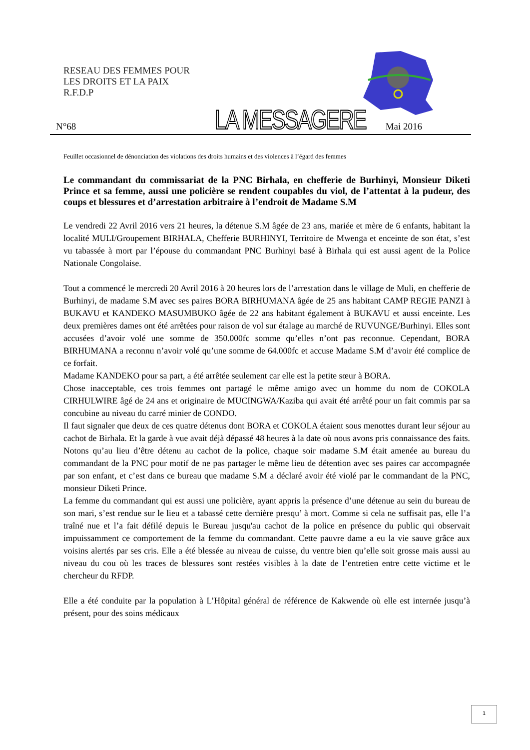RESEAU DES FEMMES POUR
LES DROITS ET LA PAIX
R.F.D.P
N°68 LA MESSAGERE Mai 2016
Feuillet occasionnel de dénonciation des violations des droits humains et des violences à l’égard des femmes
Le commandant du commissariat de la PNC Birhala, en chefferie de Burhinyi, Monsieur Diketi Prince et sa femme, aussi une policière se rendent coupables du viol, de l’attentat à la pudeur, des coups et blessures et d’arrestation arbitraire à l’endroit de Madame S.M
Le vendredi 22 Avril 2016 vers 21 heures, la détenue S.M âgée de 23 ans, mariée et mère de 6 enfants, habitant la localité MULI/Groupement BIRHALA, Chefferie BURHINYI, Territoire de Mwenga et enceinte de son état, s’est vu tabassée à mort par l’épouse du commandant PNC Burhinyi basé à Birhala qui est aussi agent de la Police Nationale Congolaise.
Tout a commencé le mercredi 20 Avril 2016 à 20 heures lors de l’arrestation dans le village de Muli, en chefferie de Burhinyi, de madame S.M avec ses paires BORA BIRHUMANA âgée de 25 ans habitant CAMP REGIE PANZI à BUKAVU et KANDEKO MASUMBUKO âgée de 22 ans habitant également à BUKAVU et aussi enceinte. Les deux premières dames ont été arrêtées pour raison de vol sur étalage au marché de RUVUNGE/Burhinyi. Elles sont accusées d’avoir volé une somme de 350.000fc somme qu’elles n’ont pas reconnue. Cependant, BORA BIRHUMANA a reconnu n’avoir volé qu’une somme de 64.000fc et accuse Madame S.M d’avoir été complice de ce forfait.
Madame KANDEKO pour sa part, a été arrêtée seulement car elle est la petite sœur à BORA.
Chose inacceptable, ces trois femmes ont partagé le même amigo avec un homme du nom de COKOLA CIRHULWIRE âgé de 24 ans et originaire de MUCINGWA/Kaziba qui avait été arrêté pour un fait commis par sa concubine au niveau du carré minier de CONDO.
Il faut signaler que deux de ces quatre détenus dont BORA et COKOLA étaient sous menottes durant leur séjour au cachot de Birhala. Et la garde à vue avait déjà dépassé 48 heures à la date où nous avons pris connaissance des faits. Notons qu’au lieu d’être détenu au cachot de la police, chaque soir madame S.M était amenée au bureau du commandant de la PNC pour motif de ne pas partager le même lieu de détention avec ses paires car accompagnée par son enfant, et c’est dans ce bureau que madame S.M a déclaré avoir été violé par le commandant de la PNC, monsieur Diketi Prince.
La femme du commandant qui est aussi une policière, ayant appris la présence d’une détenue au sein du bureau de son mari, s’est rendue sur le lieu et a tabassé cette dernière presqu’ à mort. Comme si cela ne suffisait pas, elle l’a traîné nue et l’a fait défilé depuis le Bureau jusqu'au cachot de la police en présence du public qui observait impuissamment ce comportement de la femme du commandant. Cette pauvre dame a eu la vie sauve grâce aux voisins alertés par ses cris. Elle a été blessée au niveau de cuisse, du ventre bien qu’elle soit grosse mais aussi au niveau du cou où les traces de blessures sont restées visibles à la date de l’entretien entre cette victime et le chercheur du RFDP.
Elle a été conduite par la population à L’Hôpital général de référence de Kakwende où elle est internée jusqu’à présent, pour des soins médicaux
1